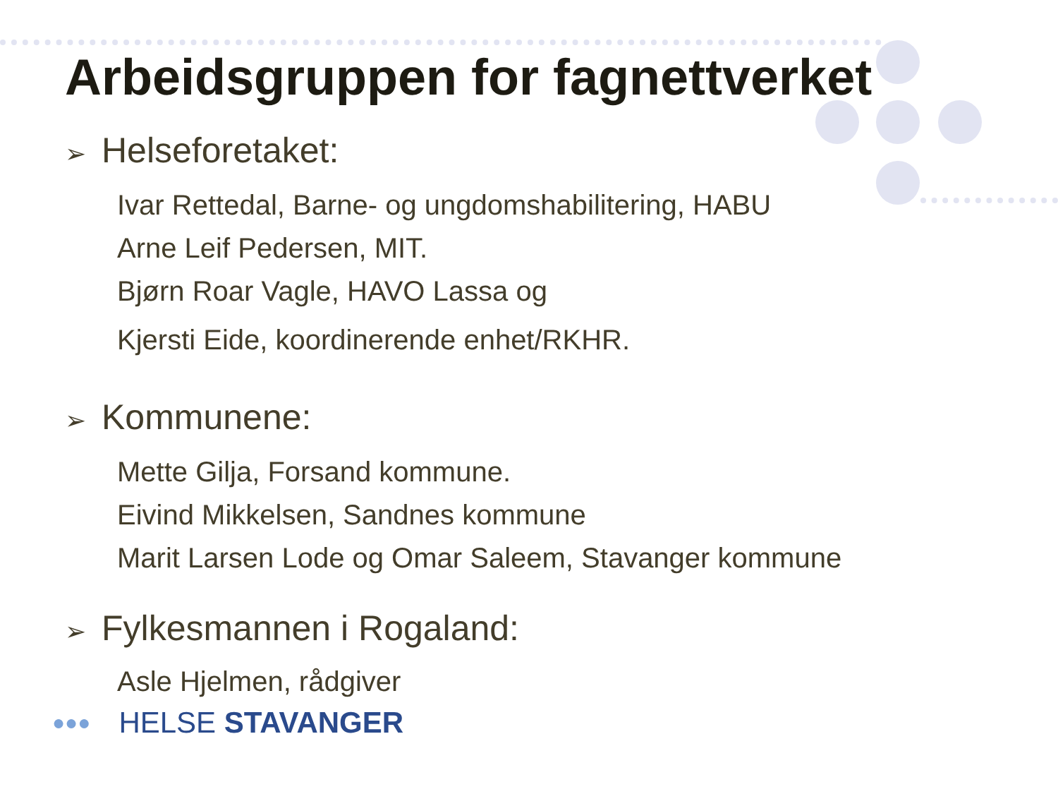Arbeidsgruppen for fagnettverket
➢ Helseforetaket:
Ivar Rettedal, Barne- og ungdomshabilitering, HABU
Arne Leif Pedersen, MIT.
Bjørn Roar Vagle, HAVO Lassa og
Kjersti Eide, koordinerende enhet/RKHR.
➢ Kommunene:
Mette Gilja, Forsand kommune.
Eivind Mikkelsen, Sandnes kommune
Marit Larsen Lode og Omar Saleem, Stavanger kommune
➢ Fylkesmannen i Rogaland:
Asle Hjelmen, rådgiver
●●● HELSE STAVANGER